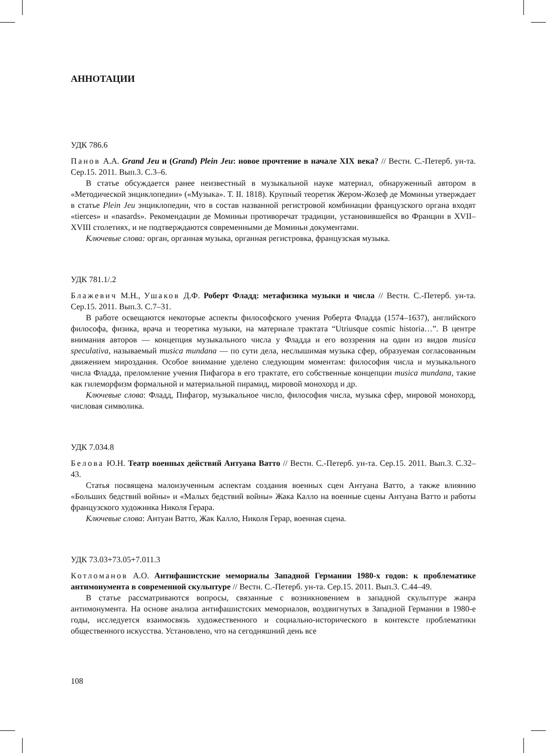АННОТАЦИИ
УДК 786.6
Панов А.А. Grand Jeu и (Grand) Plein Jeu: новое прочтение в начале XIX века? // Вестн. С.-Петерб. ун-та. Сер.15. 2011. Вып.3. С.3–6.
В статье обсуждается ранее неизвестный в музыкальной науке материал, обнаруженный автором в «Методической энциклопедии» («Музыка». Т. II. 1818). Крупный теоретик Жером-Жозеф де Моминьи утверждает в статье Plein Jeu энциклопедии, что в состав названной регистровой комбинации французского органа входят «tierces» и «nasards». Рекомендации де Моминьи противоречат традиции, установившейся во Франции в XVII–XVIII столетиях, и не подтверждаются современными де Моминьи документами.
Ключевые слова: орган, органная музыка, органная регистровка, французская музыка.
УДК 781.1/.2
Блажевич М.Н., Ушаков Д.Ф. Роберт Фладд: метафизика музыки и числа // Вестн. С.-Петерб. ун-та. Сер.15. 2011. Вып.3. С.7–31.
В работе освещаются некоторые аспекты философского учения Роберта Фладда (1574–1637), английского философа, физика, врача и теоретика музыки, на материале трактата “Utriusque cosmic historia…”. В центре внимания авторов — концепция музыкального числа у Фладда и его воззрения на один из видов musica speculativa, называемый musica mundana — по сути дела, неслышимая музыка сфер, образуемая согласованным движением мироздания. Особое внимание уделено следующим моментам: философия числа и музыкального числа Фладда, преломление учения Пифагора в его трактате, его собственные концепции musica mundana, такие как гилеморфизм формальной и материальной пирамид, мировой монохорд и др.
Ключевые слова: Фладд, Пифагор, музыкальное число, философия числа, музыка сфер, мировой монохорд, числовая символика.
УДК 7.034.8
Белова Ю.Н. Театр военных действий Антуана Ватто // Вестн. С.-Петерб. ун-та. Сер.15. 2011. Вып.3. С.32–43.
Статья посвящена малоизученным аспектам создания военных сцен Антуана Ватто, а также влиянию «Больших бедствий войны» и «Малых бедствий войны» Жака Калло на военные сцены Антуана Ватто и работы французского художника Николя Герара.
Ключевые слова: Антуан Ватто, Жак Калло, Николя Герар, военная сцена.
УДК 73.03+73.05+7.011.3
Котломанов А.О. Антифашистские мемориалы Западной Германии 1980-х годов: к проблематике антимонумента в современной скульптуре // Вестн. С.-Петерб. ун-та. Сер.15. 2011. Вып.3. С.44–49.
В статье рассматриваются вопросы, связанные с возникновением в западной скульптуре жанра антимонумента. На основе анализа антифашистских мемориалов, воздвигнутых в Западной Германии в 1980-е годы, исследуется взаимосвязь художественного и социально-исторического в контексте проблематики общественного искусства. Установлено, что на сегодняшний день все
108